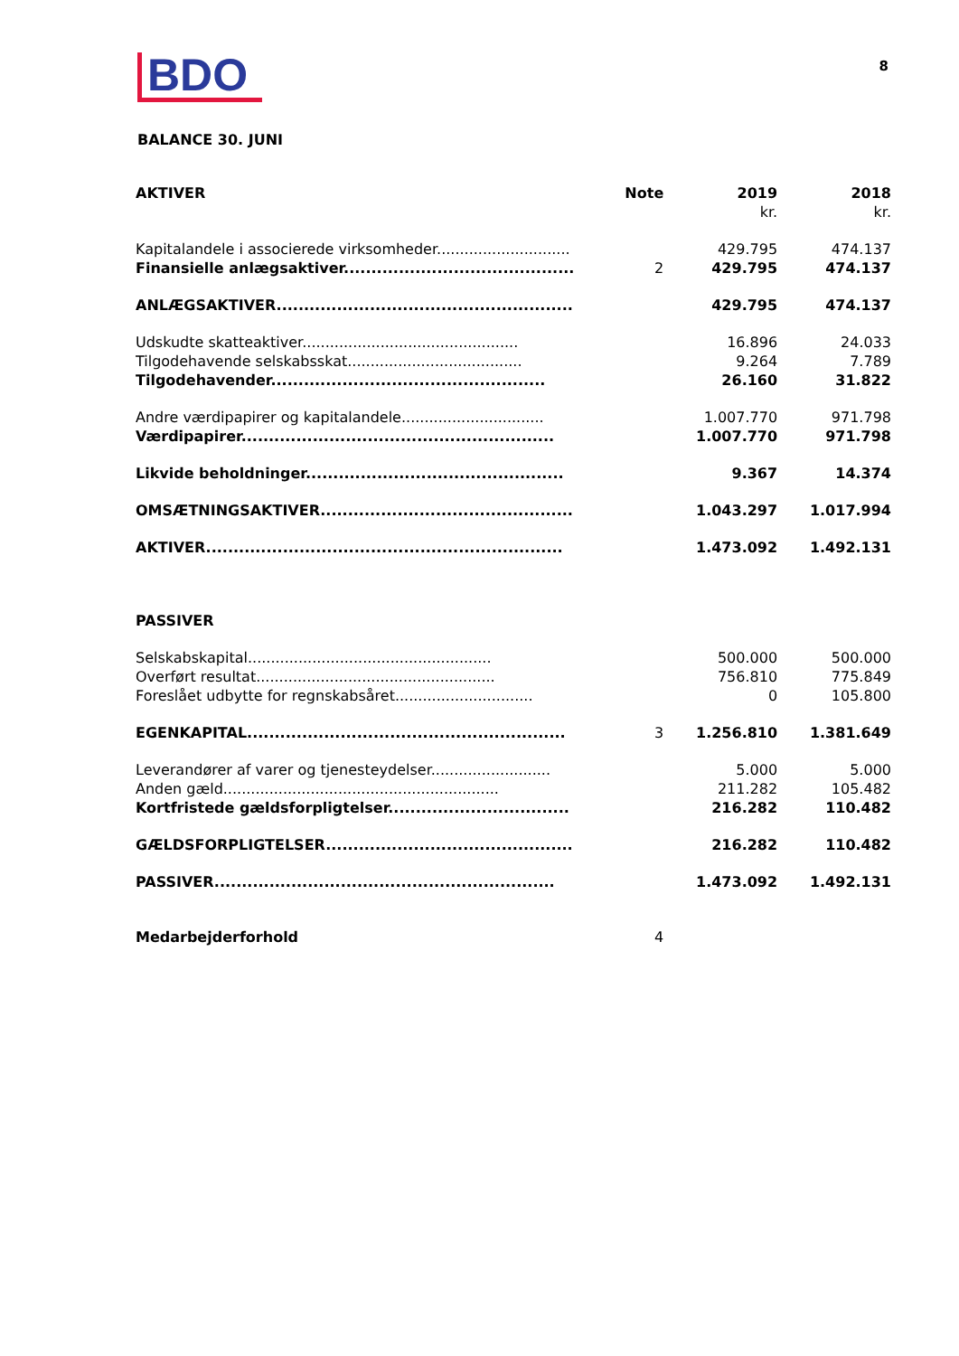BDO
8
BALANCE 30. JUNI
| AKTIVER | Note | 2019 | 2018 |
| --- | --- | --- | --- |
| | | kr. | kr. |
| Kapitalandele i associerede virksomheder............................. | | 429.795 | 474.137 |
| Finansielle anlægsaktiver.......................................... | 2 | 429.795 | 474.137 |
| ANLÆGSAKTIVER...................................................... | | 429.795 | 474.137 |
| Udskudte skatteaktiver............................................... | | 16.896 | 24.033 |
| Tilgodehavende selskabsskat...................................... | | 9.264 | 7.789 |
| Tilgodehavender.................................................. | | 26.160 | 31.822 |
| Andre værdipapirer og kapitalandele............................... | | 1.007.770 | 971.798 |
| Værdipapirer......................................................... | | 1.007.770 | 971.798 |
| Likvide beholdninger............................................... | | 9.367 | 14.374 |
| OMSÆTNINGSAKTIVER.............................................. | | 1.043.297 | 1.017.994 |
| AKTIVER................................................................. | | 1.473.092 | 1.492.131 |
| PASSIVER | | | |
| Selskabskapital..................................................... | | 500.000 | 500.000 |
| Overført resultat.................................................... | | 756.810 | 775.849 |
| Foreslået udbytte for regnskabsåret.............................. | | 0 | 105.800 |
| EGENKAPITAL.......................................................... | 3 | 1.256.810 | 1.381.649 |
| Leverandører af varer og tjenesteydelser.......................... | | 5.000 | 5.000 |
| Anden gæld............................................................ | | 211.282 | 105.482 |
| Kortfristede gældsforpligtelser................................. | | 216.282 | 110.482 |
| GÆLDSFORPLIGTELSER............................................. | | 216.282 | 110.482 |
| PASSIVER.............................................................. | | 1.473.092 | 1.492.131 |
| Medarbejderforhold | 4 | | |